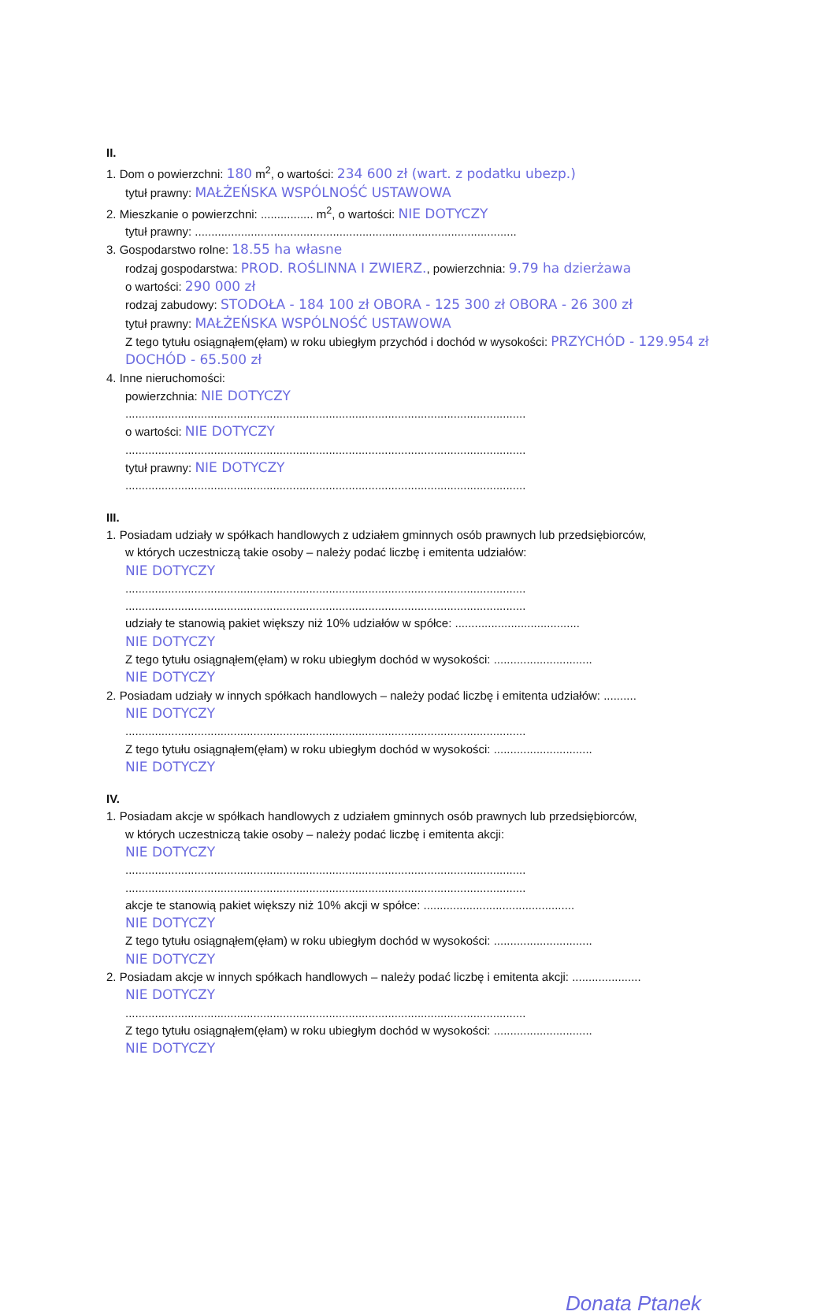II.
1. Dom o powierzchni: 180 m<sup>2</sup>, o wartości: 234 600 zł (wart. z podatku ubezp.)
tytuł prawny: MAŁŻEŃSKA WSPÓLNOŚĆ USTAWOWA
2. Mieszkanie o powierzchni: ................ m<sup>2</sup>, o wartości: NIE DOTYCZY
tytuł prawny: ..................................................................................................
3. Gospodarstwo rolne: 18.55 ha własne
rodzaj gospodarstwa: PROD. ROŚLINNA I ZWIERZ., powierzchnia: 9.79 ha dzierżawa
o wartości: 290 000 zł
rodzaj zabudowy: STODOŁA - 184 100 zł OBORA - 125 300 zł OBORA - 26 300 zł
tytuł prawny: MAŁŻEŃSKA WSPÓLNOŚĆ USTAWOWA
Z tego tytułu osiągnąłem(ęłam) w roku ubiegłym przychód i dochód w wysokości: PRZYCHÓD - 129.954 zł DOCHÓD - 65.500 zł
4. Inne nieruchomości:
powierzchnia: NIE DOTYCZY
..........................................................................................................................
o wartości: NIE DOTYCZY
..........................................................................................................................
tytuł prawny: NIE DOTYCZY
..........................................................................................................................
III.
1. Posiadam udziały w spółkach handlowych z udziałem gminnych osób prawnych lub przedsiębiorców,
w których uczestniczą takie osoby – należy podać liczbę i emitenta udziałów:
NIE DOTYCZY
..........................................................................................................................
..........................................................................................................................
udziały te stanowią pakiet większy niż 10% udziałów w spółce: ......................................
NIE DOTYCZY
Z tego tytułu osiągnąłem(ęłam) w roku ubiegłym dochód w wysokości: ..............................
NIE DOTYCZY
2. Posiadam udziały w innych spółkach handlowych – należy podać liczbę i emitenta udziałów: ..........
NIE DOTYCZY
..........................................................................................................................
Z tego tytułu osiągnąłem(ęłam) w roku ubiegłym dochód w wysokości: ..............................
NIE DOTYCZY
IV.
1. Posiadam akcje w spółkach handlowych z udziałem gminnych osób prawnych lub przedsiębiorców,
w których uczestniczą takie osoby – należy podać liczbę i emitenta akcji:
NIE DOTYCZY
..........................................................................................................................
..........................................................................................................................
akcje te stanowią pakiet większy niż 10% akcji w spółce: ..............................................
NIE DOTYCZY
Z tego tytułu osiągnąłem(ęłam) w roku ubiegłym dochód w wysokości: ..............................
NIE DOTYCZY
2. Posiadam akcje w innych spółkach handlowych – należy podać liczbę i emitenta akcji: .....................
NIE DOTYCZY
..........................................................................................................................
Z tego tytułu osiągnąłem(ęłam) w roku ubiegłym dochód w wysokości: ..............................
NIE DOTYCZY
Donata Ptanek